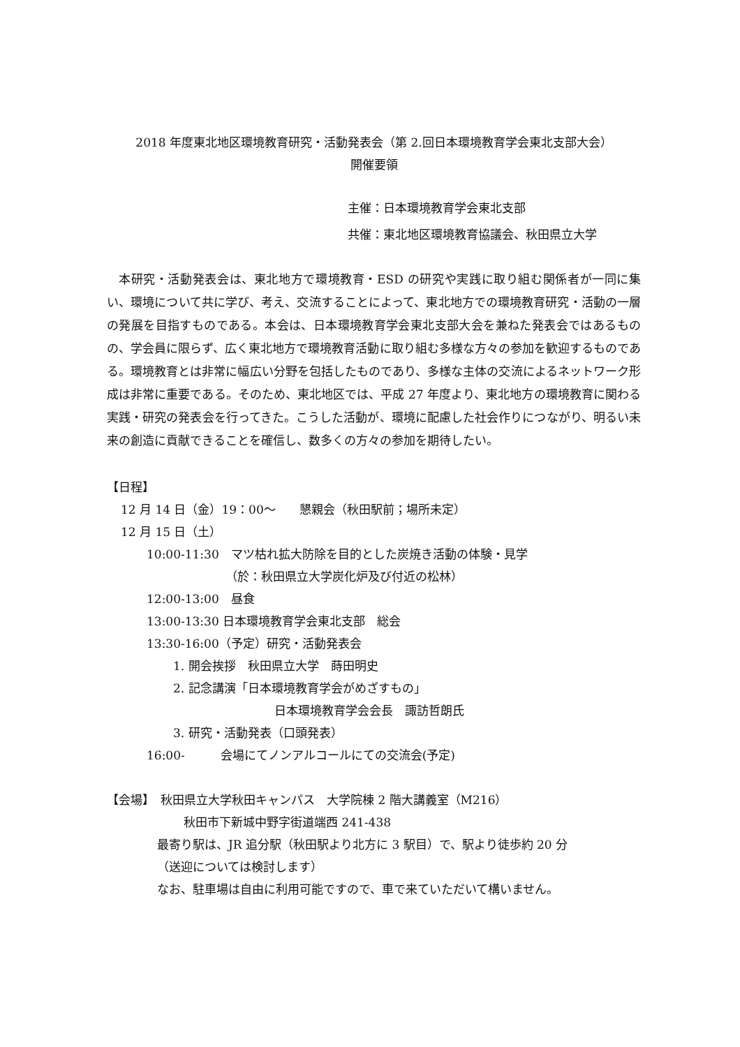2018 年度東北地区環境教育研究・活動発表会（第 2.回日本環境教育学会東北支部大会）
開催要領
主催：日本環境教育学会東北支部
共催：東北地区環境教育協議会、秋田県立大学
本研究・活動発表会は、東北地方で環境教育・ESD の研究や実践に取り組む関係者が一同に集い、環境について共に学び、考え、交流することによって、東北地方での環境教育研究・活動の一層の発展を目指すものである。本会は、日本環境教育学会東北支部大会を兼ねた発表会ではあるものの、学会員に限らず、広く東北地方で環境教育活動に取り組む多様な方々の参加を歓迎するものである。環境教育とは非常に幅広い分野を包括したものであり、多様な主体の交流によるネットワーク形成は非常に重要である。そのため、東北地区では、平成 27 年度より、東北地方の環境教育に関わる実践・研究の発表会を行ってきた。こうした活動が、環境に配慮した社会作りにつながり、明るい未来の創造に貢献できることを確信し、数多くの方々の参加を期待したい。
【日程】
12 月 14 日（金）19：00～　　懇親会（秋田駅前；場所未定）
12 月 15 日（土）
10:00-11:30　マツ枯れ拡大防除を目的とした炭焼き活動の体験・見学
（於：秋田県立大学炭化炉及び付近の松林）
12:00-13:00　昼食
13:00-13:30 日本環境教育学会東北支部　総会
13:30-16:00（予定）研究・活動発表会
1. 開会挨拶　秋田県立大学　蒔田明史
2. 記念講演「日本環境教育学会がめざすもの」
日本環境教育学会会長　諏訪哲朗氏
3. 研究・活動発表（口頭発表）
16:00-　　　会場にてノンアルコールにての交流会(予定)
【会場】　秋田県立大学秋田キャンパス　大学院棟 2 階大講義室（M216）
秋田市下新城中野字街道端西 241-438
最寄り駅は、JR 追分駅（秋田駅より北方に 3 駅目）で、駅より徒歩約 20 分
（送迎については検討します）
なお、駐車場は自由に利用可能ですので、車で来ていただいて構いません。